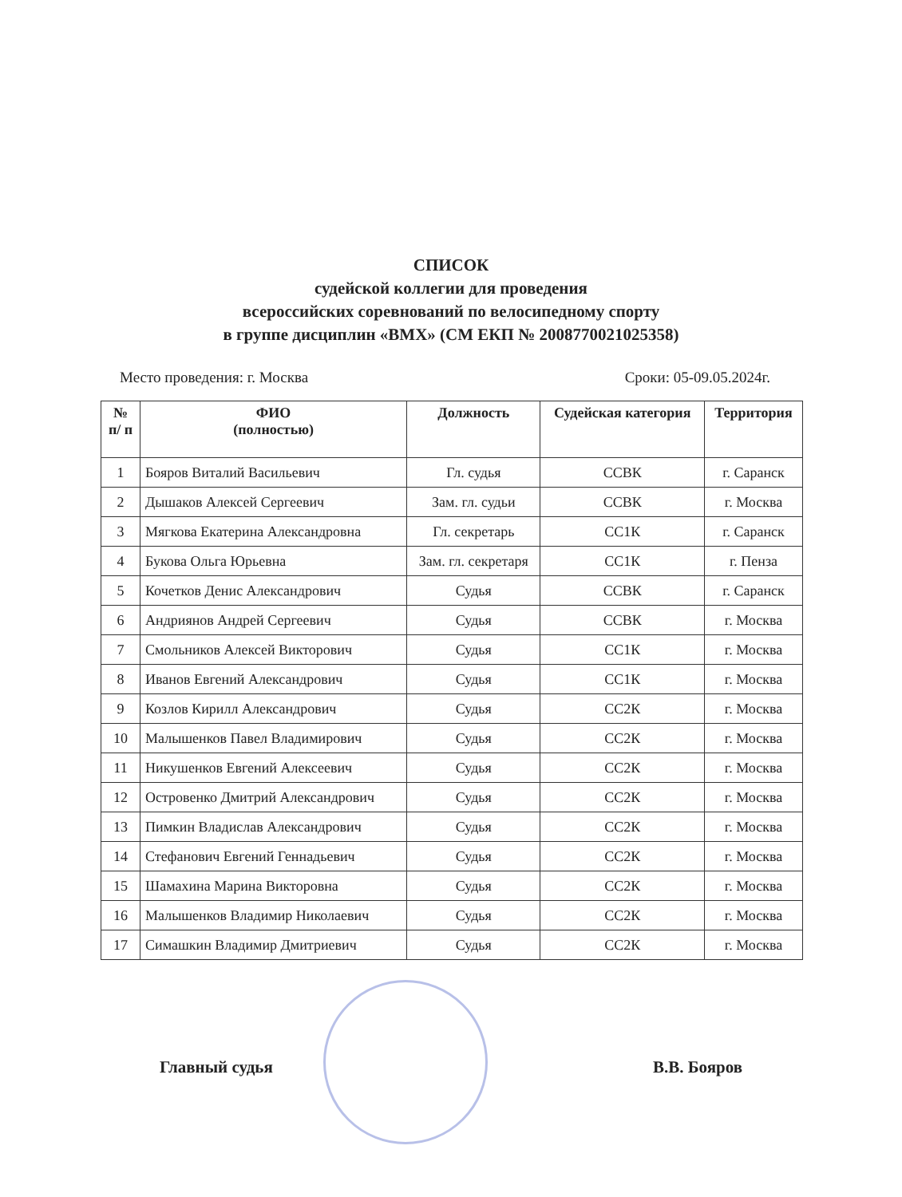СПИСОК
судейской коллегии для проведения
всероссийских соревнований по велосипедному спорту
в группе дисциплин «ВМХ» (СМ ЕКП № 2008770021025358)
Место проведения: г. Москва Сроки: 05-09.05.2024г.
| № п/ п | ФИО (полностью) | Должность | Судейская категория | Территория |
| --- | --- | --- | --- | --- |
| 1 | Бояров Виталий Васильевич | Гл. судья | ССВК | г. Саранск |
| 2 | Дышаков Алексей Сергеевич | Зам. гл. судьи | ССВК | г. Москва |
| 3 | Мягкова Екатерина Александровна | Гл. секретарь | СС1К | г. Саранск |
| 4 | Букова Ольга Юрьевна | Зам. гл. секретаря | СС1К | г. Пенза |
| 5 | Кочетков Денис Александрович | Судья | ССВК | г. Саранск |
| 6 | Андриянов Андрей Сергеевич | Судья | ССВК | г. Москва |
| 7 | Смольников Алексей Викторович | Судья | СС1К | г. Москва |
| 8 | Иванов Евгений Александрович | Судья | СС1К | г. Москва |
| 9 | Козлов Кирилл Александрович | Судья | СС2К | г. Москва |
| 10 | Малышенков Павел Владимирович | Судья | СС2К | г. Москва |
| 11 | Никушенков Евгений Алексеевич | Судья | СС2К | г. Москва |
| 12 | Островенко Дмитрий Александрович | Судья | СС2К | г. Москва |
| 13 | Пимкин Владислав Александрович | Судья | СС2К | г. Москва |
| 14 | Стефанович Евгений Геннадьевич | Судья | СС2К | г. Москва |
| 15 | Шамахина Марина Викторовна | Судья | СС2К | г. Москва |
| 16 | Малышенков Владимир Николаевич | Судья | СС2К | г. Москва |
| 17 | Симашкин Владимир Дмитриевич | Судья | СС2К | г. Москва |
Главный судья В.В. Бояров